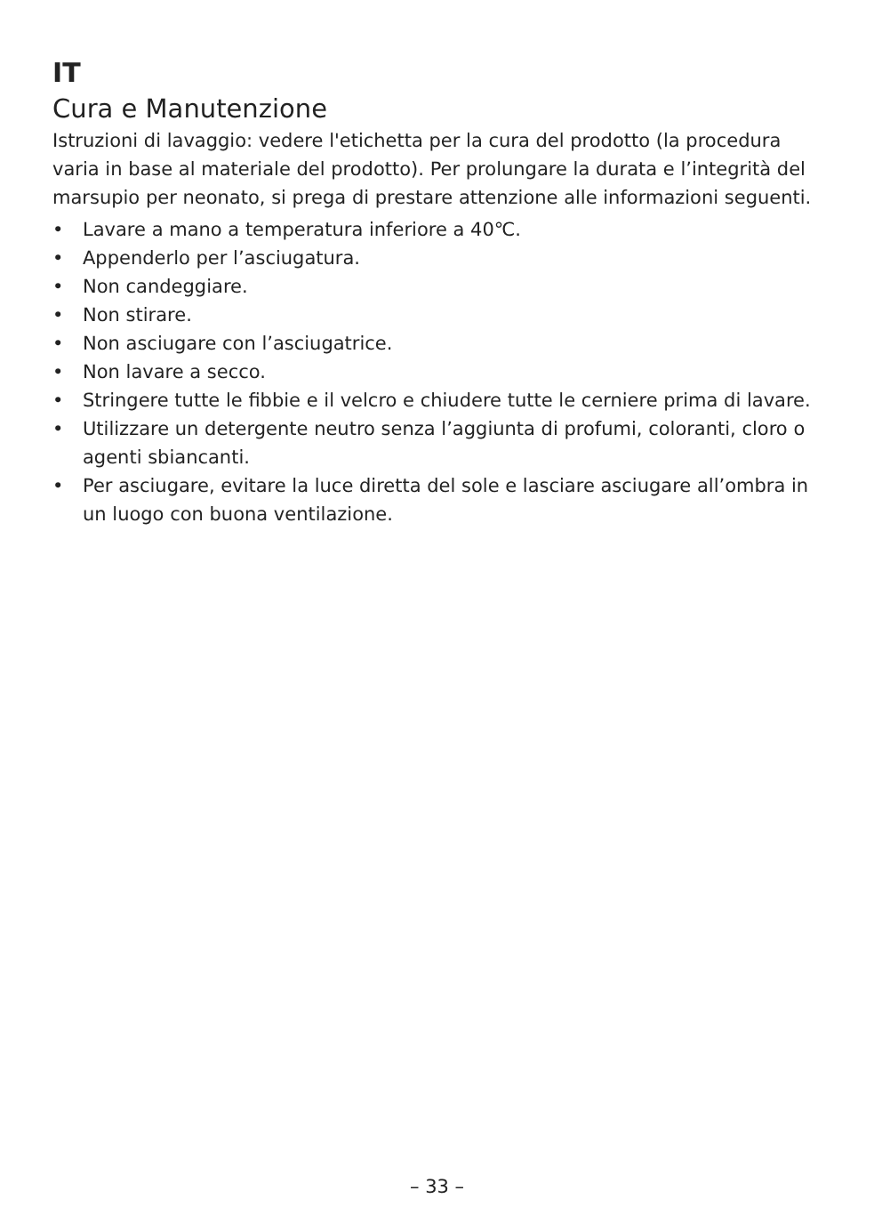IT
Cura e Manutenzione
Istruzioni di lavaggio: vedere l'etichetta per la cura del prodotto (la procedura varia in base al materiale del prodotto). Per prolungare la durata e l’integrità del marsupio per neonato, si prega di prestare attenzione alle informazioni seguenti.
• Lavare a mano a temperatura inferiore a 40℃.
• Appenderlo per l’asciugatura.
• Non candeggiare.
• Non stirare.
• Non asciugare con l’asciugatrice.
• Non lavare a secco.
• Stringere tutte le fibbie e il velcro e chiudere tutte le cerniere prima di lavare.
• Utilizzare un detergente neutro senza l’aggiunta di profumi, coloranti, cloro o agenti sbiancanti.
• Per asciugare, evitare la luce diretta del sole e lasciare asciugare all’ombra in un luogo con buona ventilazione.
– 33 –